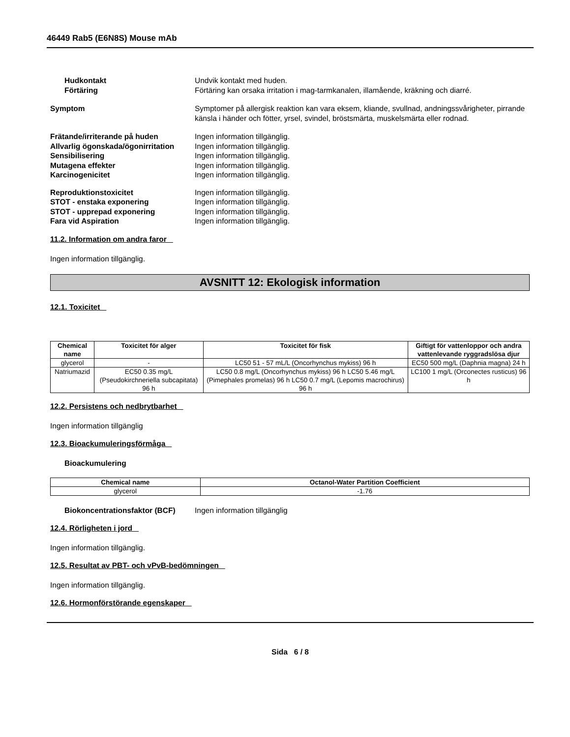46449 Rab5 (E6N8S) Mouse mAb
Hudkontakt Undvik kontakt med huden.
Förtäring Förtäring kan orsaka irritation i mag-tarmkanalen, illamående, kräkning och diarré.
Symptom Symptomer på allergisk reaktion kan vara eksem, kliande, svullnad, andningssvårigheter, pirrande känsla i händer och fötter, yrsel, svindel, bröstsmärta, muskelsmärta eller rodnad.
Frätande/irriterande på huden Ingen information tillgänglig.
Allvarlig ögonskada/ögonirritation
Ingen information tillgänglig.
Sensibilisering Ingen information tillgänglig.
Mutagena effekter Ingen information tillgänglig.
Karcinogenicitet Ingen information tillgänglig.
Reproduktionstoxicitet Ingen information tillgänglig.
STOT - enstaka exponering Ingen information tillgänglig.
STOT - upprepad exponering Ingen information tillgänglig.
Fara vid Aspiration Ingen information tillgänglig.
11.2. Information om andra faror
Ingen information tillgänglig.
AVSNITT 12: Ekologisk information
12.1. Toxicitet
| Chemical name | Toxicitet för alger | Toxicitet för fisk | Giftigt för vattenloppor och andra vattenlevande ryggradslösa djur |
| --- | --- | --- | --- |
| glycerol | - | LC50 51 - 57 mL/L (Oncorhynchus mykiss) 96 h | EC50 500 mg/L (Daphnia magna) 24 h |
| Natriumazid | EC50 0.35 mg/L (Pseudokirchneriella subcapitata) 96 h | LC50 0.8 mg/L (Oncorhynchus mykiss) 96 h LC50 5.46 mg/L (Pimephales promelas) 96 h LC50 0.7 mg/L (Lepomis macrochirus) 96 h | LC100 1 mg/L (Orconectes rusticus) 96 h |
12.2. Persistens och nedbrytbarhet
Ingen information tillgänglig
12.3. Bioackumuleringsförmåga
Bioackumulering
| Chemical name | Octanol-Water Partition Coefficient |
| --- | --- |
| glycerol | -1.76 |
Biokoncentrationsfaktor (BCF)
Ingen information tillgänglig
12.4. Rörligheten i jord
Ingen information tillgänglig.
12.5. Resultat av PBT- och vPvB-bedömningen
Ingen information tillgänglig.
12.6. Hormonförstörande egenskaper
Sida 6 / 8